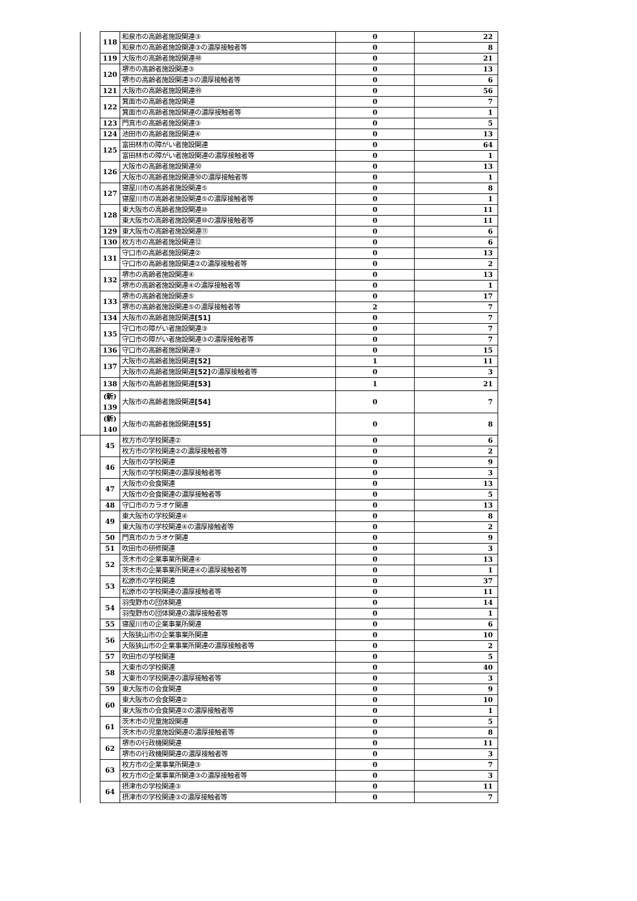| | 118 | 和泉市の高齢者施設関連③ | 0 | 22 |
| | | 和泉市の高齢者施設関連③の濃厚接触者等 | 0 | 8 |
| | 119 | 大阪市の高齢者施設関連㊽ | 0 | 21 |
| | 120 | 堺市の高齢者施設関連③ | 0 | 13 |
| | | 堺市の高齢者施設関連③の濃厚接触者等 | 0 | 6 |
| | 121 | 大阪市の高齢者施設関連㊾ | 0 | 56 |
| | 122 | 箕面市の高齢者施設関連 | 0 | 7 |
| | | 箕面市の高齢者施設関連の濃厚接触者等 | 0 | 1 |
| | 123 | 門真市の高齢者施設関連③ | 0 | 5 |
| | 124 | 池田市の高齢者施設関連④ | 0 | 13 |
| | 125 | 富田林市の障がい者施設関連 | 0 | 64 |
| | | 富田林市の障がい者施設関連の濃厚接触者等 | 0 | 1 |
| | 126 | 大阪市の高齢者施設関連㊿ | 0 | 13 |
| | | 大阪市の高齢者施設関連㊿の濃厚接触者等 | 0 | 1 |
| | 127 | 寝屋川市の高齢者施設関連⑤ | 0 | 8 |
| | | 寝屋川市の高齢者施設関連⑤の濃厚接触者等 | 0 | 1 |
| | 128 | 東大阪市の高齢者施設関連⑩ | 0 | 11 |
| | | 東大阪市の高齢者施設関連⑩の濃厚接触者等 | 0 | 11 |
| | 129 | 東大阪市の高齢者施設関連⑪ | 0 | 6 |
| | 130 | 枚方市の高齢者施設関連⑫ | 0 | 6 |
| | 131 | 守口市の高齢者施設関連② | 0 | 13 |
| | | 守口市の高齢者施設関連②の濃厚接触者等 | 0 | 2 |
| | 132 | 堺市の高齢者施設関連④ | 0 | 13 |
| | | 堺市の高齢者施設関連④の濃厚接触者等 | 0 | 1 |
| | 133 | 堺市の高齢者施設関連⑤ | 0 | 17 |
| | | 堺市の高齢者施設関連⑤の濃厚接触者等 | 2 | 7 |
| | 134 | 大阪市の高齢者施設関連 [51] | 0 | 7 |
| | 135 | 守口市の障がい者施設関連③ | 0 | 7 |
| | | 守口市の障がい者施設関連③の濃厚接触者等 | 0 | 7 |
| | 136 | 守口市の高齢者施設関連③ | 0 | 15 |
| | 137 | 大阪市の高齢者施設関連 [52] | 1 | 11 |
| | | 大阪市の高齢者施設関連 [52] の濃厚接触者等 | 0 | 3 |
| | 138 | 大阪市の高齢者施設関連 [53] | 1 | 21 |
| | (新) 139 | 大阪市の高齢者施設関連 [54] | 0 | 7 |
| | (新) 140 | 大阪市の高齢者施設関連 [55] | 0 | 8 |
| | 45 | 枚方市の学校関連② | 0 | 6 |
| | | 枚方市の学校関連②の濃厚接触者等 | 0 | 2 |
| | 46 | 大阪市の学校関連 | 0 | 9 |
| | | 大阪市の学校関連の濃厚接触者等 | 0 | 3 |
| | 47 | 大阪市の会食関連 | 0 | 13 |
| | | 大阪市の会食関連の濃厚接触者等 | 0 | 5 |
| | 48 | 守口市のカラオケ関連 | 0 | 13 |
| | 49 | 東大阪市の学校関連④ | 0 | 8 |
| | | 東大阪市の学校関連④の濃厚接触者等 | 0 | 2 |
| | 50 | 門真市のカラオケ関連 | 0 | 9 |
| | 51 | 吹田市の研修関連 | 0 | 3 |
| | 52 | 茨木市の企業事業所関連④ | 0 | 13 |
| | | 茨木市の企業事業所関連④の濃厚接触者等 | 0 | 1 |
| | 53 | 松原市の学校関連 | 0 | 37 |
| | | 松原市の学校関連の濃厚接触者等 | 0 | 11 |
| | 54 | 羽曳野市の団体関連 | 0 | 14 |
| | | 羽曳野市の団体関連の濃厚接触者等 | 0 | 1 |
| | 55 | 寝屋川市の企業事業所関連 | 0 | 6 |
| | 56 | 大阪狭山市の企業事業所関連 | 0 | 10 |
| | | 大阪狭山市の企業事業所関連の濃厚接触者等 | 0 | 2 |
| | 57 | 吹田市の学校関連 | 0 | 5 |
| | 58 | 大東市の学校関連 | 0 | 40 |
| | | 大東市の学校関連の濃厚接触者等 | 0 | 3 |
| | 59 | 東大阪市の会食関連 | 0 | 9 |
| | 60 | 東大阪市の会食関連② | 0 | 10 |
| | | 東大阪市の会食関連②の濃厚接触者等 | 0 | 1 |
| | 61 | 茨木市の児童施設関連 | 0 | 5 |
| | | 茨木市の児童施設関連の濃厚接触者等 | 0 | 8 |
| | 62 | 堺市の行政機関関連 | 0 | 11 |
| | | 堺市の行政機関関連の濃厚接触者等 | 0 | 3 |
| | 63 | 枚方市の企業事業所関連③ | 0 | 7 |
| | | 枚方市の企業事業所関連③の濃厚接触者等 | 0 | 3 |
| | 64 | 摂津市の学校関連③ | 0 | 11 |
| | | 摂津市の学校関連③の濃厚接触者等 | 0 | 7 |